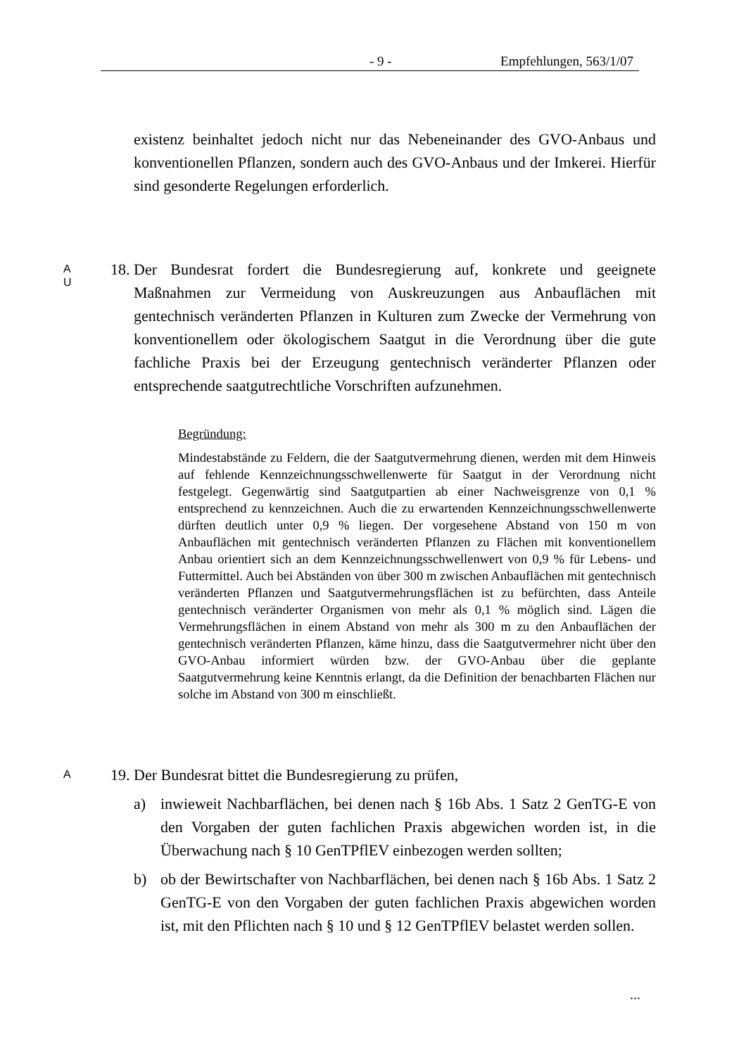- 9 - Empfehlungen, 563/1/07
existenz beinhaltet jedoch nicht nur das Nebeneinander des GVO-Anbaus und konventionellen Pflanzen, sondern auch des GVO-Anbaus und der Imkerei. Hierfür sind gesonderte Regelungen erforderlich.
A
U
18. Der Bundesrat fordert die Bundesregierung auf, konkrete und geeignete Maßnahmen zur Vermeidung von Auskreuzungen aus Anbauflächen mit gentechnisch veränderten Pflanzen in Kulturen zum Zwecke der Vermehrung von konventionellem oder ökologischem Saatgut in die Verordnung über die gute fachliche Praxis bei der Erzeugung gentechnisch veränderter Pflanzen oder entsprechende saatgutrechtliche Vorschriften aufzunehmen.
Begründung:
Mindestabstände zu Feldern, die der Saatgutvermehrung dienen, werden mit dem Hinweis auf fehlende Kennzeichnungsschwellenwerte für Saatgut in der Verordnung nicht festgelegt. Gegenwärtig sind Saatgutpartien ab einer Nachweisgrenze von 0,1 % entsprechend zu kennzeichnen. Auch die zu erwartenden Kennzeichnungsschwellenwerte dürften deutlich unter 0,9 % liegen. Der vorgesehene Abstand von 150 m von Anbauflächen mit gentechnisch veränderten Pflanzen zu Flächen mit konventionellem Anbau orientiert sich an dem Kennzeichnungsschwellenwert von 0,9 % für Lebens- und Futtermittel. Auch bei Abständen von über 300 m zwischen Anbauflächen mit gentechnisch veränderten Pflanzen und Saatgutvermehrungsflächen ist zu befürchten, dass Anteile gentechnisch veränderter Organismen von mehr als 0,1 % möglich sind. Lägen die Vermehrungsflächen in einem Abstand von mehr als 300 m zu den Anbauflächen der gentechnisch veränderten Pflanzen, käme hinzu, dass die Saatgutvermehrer nicht über den GVO-Anbau informiert würden bzw. der GVO-Anbau über die geplante Saatgutvermehrung keine Kenntnis erlangt, da die Definition der benachbarten Flächen nur solche im Abstand von 300 m einschließt.
A
19. Der Bundesrat bittet die Bundesregierung zu prüfen,
a) inwieweit Nachbarflächen, bei denen nach § 16b Abs. 1 Satz 2 GenTG-E von den Vorgaben der guten fachlichen Praxis abgewichen worden ist, in die Überwachung nach § 10 GenTPflEV einbezogen werden sollten;
b) ob der Bewirtschafter von Nachbarflächen, bei denen nach § 16b Abs. 1 Satz 2 GenTG-E von den Vorgaben der guten fachlichen Praxis abgewichen worden ist, mit den Pflichten nach § 10 und § 12 GenTPflEV belastet werden sollen.
...